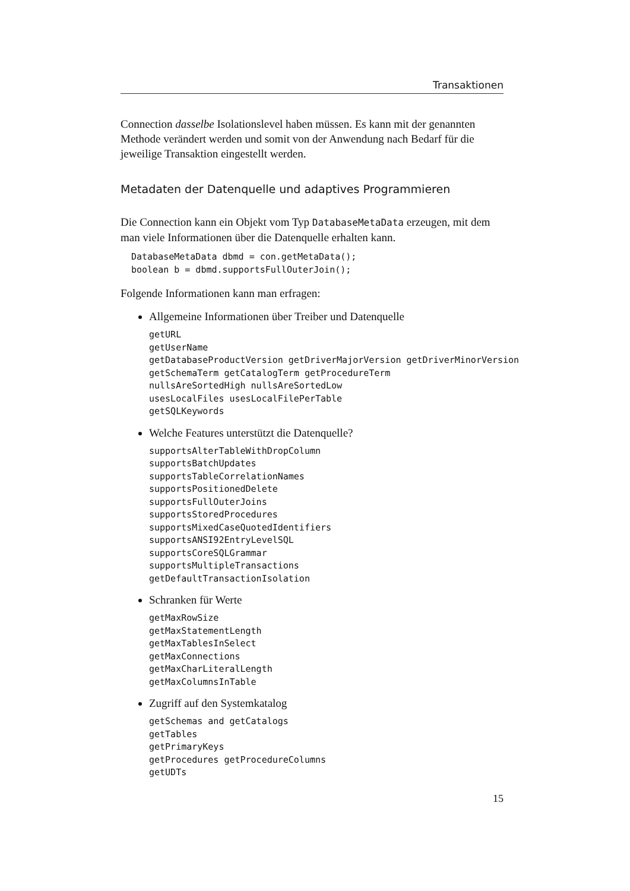Transaktionen
Connection dasselbe Isolationslevel haben müssen. Es kann mit der genannten Methode verändert werden und somit von der Anwendung nach Bedarf für die jeweilige Transaktion eingestellt werden.
Metadaten der Datenquelle und adaptives Programmieren
Die Connection kann ein Objekt vom Typ DatabaseMetaData erzeugen, mit dem man viele Informationen über die Datenquelle erhalten kann.
DatabaseMetaData dbmd = con.getMetaData();
boolean b = dbmd.supportsFullOuterJoin();
Folgende Informationen kann man erfragen:
Allgemeine Informationen über Treiber und Datenquelle
getURL
getUserName
getDatabaseProductVersion getDriverMajorVersion getDriverMinorVersion
getSchemaTerm getCatalogTerm getProcedureTerm
nullsAreSortedHigh nullsAreSortedLow
usesLocalFiles usesLocalFilePerTable
getSQLKeywords
Welche Features unterstützt die Datenquelle?
supportsAlterTableWithDropColumn
supportsBatchUpdates
supportsTableCorrelationNames
supportsPositionedDelete
supportsFullOuterJoins
supportsStoredProcedures
supportsMixedCaseQuotedIdentifiers
supportsANSI92EntryLevelSQL
supportsCoreSQLGrammar
supportsMultipleTransactions
getDefaultTransactionIsolation
Schranken für Werte
getMaxRowSize
getMaxStatementLength
getMaxTablesInSelect
getMaxConnections
getMaxCharLiteralLength
getMaxColumnsInTable
Zugriff auf den Systemkatalog
getSchemas and getCatalogs
getTables
getPrimaryKeys
getProcedures getProcedureColumns
getUDTs
15